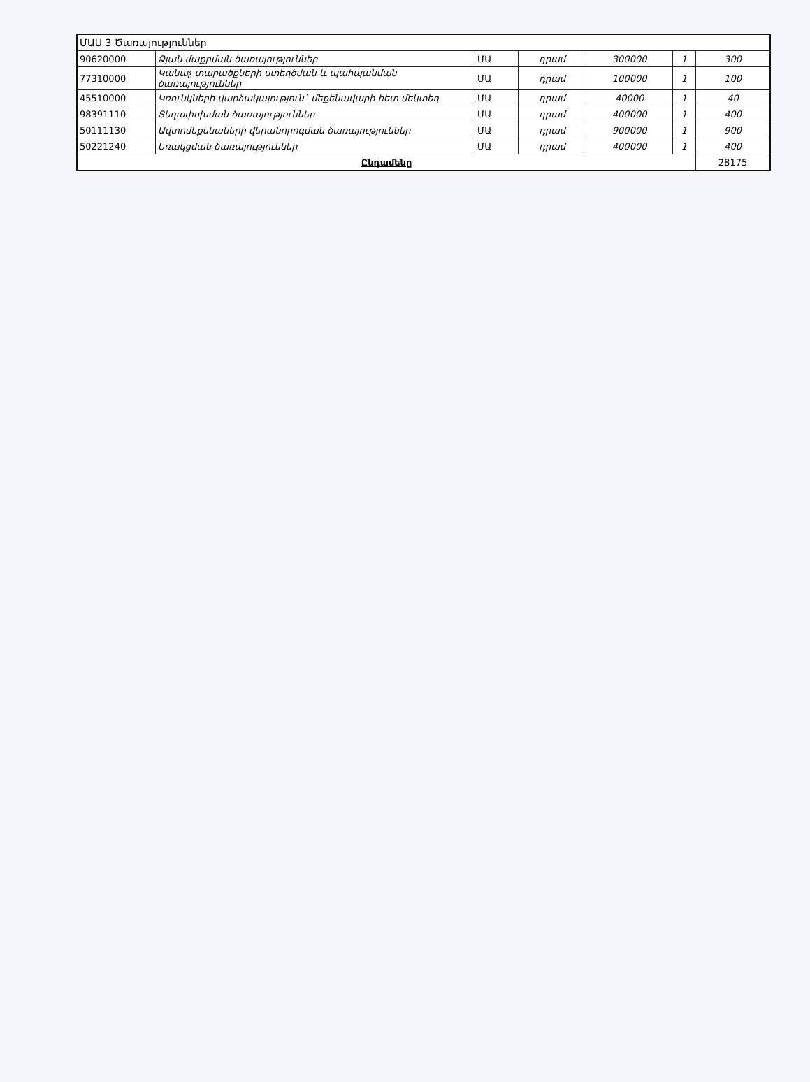| ՄԱՍ 3 Ծառայություններ | | | | | | |
| 90620000 | Ձյան մաքրման ծառայություններ | ՄԱ | դրամ | 300000 | 1 | 300 |
| 77310000 | Կանաչ տարածքների ստեղծման և պահպանման ծառայություններ | ՄԱ | դրամ | 100000 | 1 | 100 |
| 45510000 | Կռունկների վարձակալություն` մեքենավարի հետ մեկտեղ | ՄԱ | դրամ | 40000 | 1 | 40 |
| 98391110 | Տեղափոխման ծառայություններ | ՄԱ | դրամ | 400000 | 1 | 400 |
| 50111130 | Ավտոմեքենաների վերանորոգման ծառայություններ | ՄԱ | դրամ | 900000 | 1 | 900 |
| 50221240 | Եռակցման ծառայություններ | ՄԱ | դրամ | 400000 | 1 | 400 |
| Ընդամենը | | | | | | 28175 |